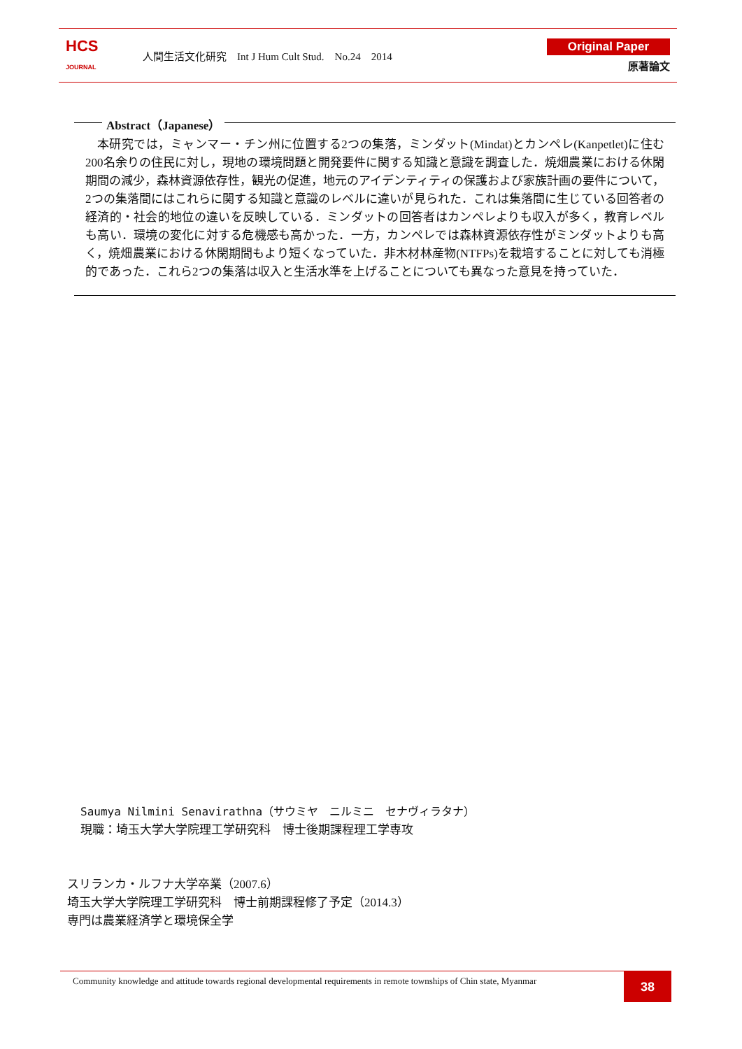HCS
JOURNAL
人間生活文化研究　Int J Hum Cult Stud.　No.24　2014
Original Paper
原著論文
Abstract（Japanese）
本研究では，ミャンマー・チン州に位置する2つの集落，ミンダット(Mindat)とカンペレ(Kanpetlet)に住む200名余りの住民に対し，現地の環境問題と開発要件に関する知識と意識を調査した．焼畑農業における休閑期間の減少，森林資源依存性，観光の促進，地元のアイデンティティの保護および家族計画の要件について，2つの集落間にはこれらに関する知識と意識のレベルに違いが見られた．これは集落間に生じている回答者の経済的・社会的地位の違いを反映している．ミンダットの回答者はカンペレよりも収入が多く，教育レベルも高い．環境の変化に対する危機感も高かった．一方，カンペレでは森林資源依存性がミンダットよりも高く，焼畑農業における休閑期間もより短くなっていた．非木材林産物(NTFPs)を栽培することに対しても消極的であった．これら2つの集落は収入と生活水準を上げることについても異なった意見を持っていた．
Saumya Nilmini Senavirathna（サウミヤ　ニルミニ　セナヴィラタナ）
現職：埼玉大学大学院理工学研究科　博士後期課程理工学専攻
スリランカ・ルフナ大学卒業（2007.6）
埼玉大学大学院理工学研究科　博士前期課程修了予定（2014.3）
専門は農業経済学と環境保全学
Community knowledge and attitude towards regional developmental requirements in remote townships of Chin state, Myanmar
38